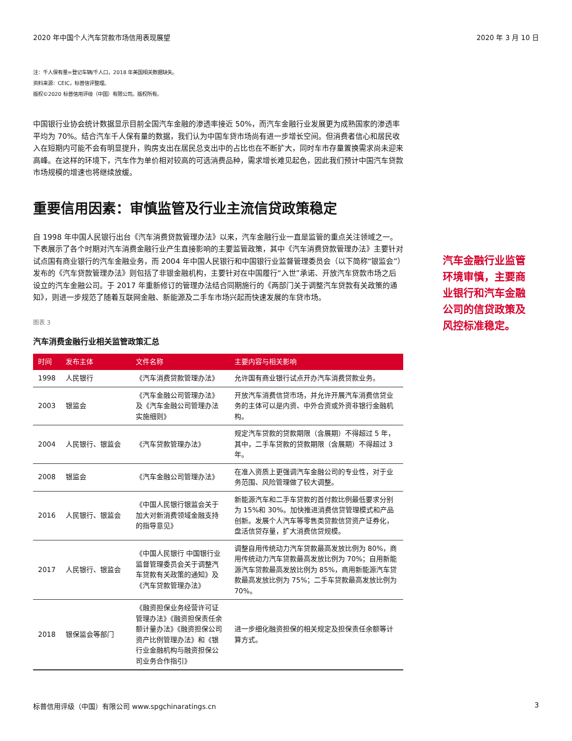2020 年中国个人汽车贷款市场信用表现展望 2020 年 3 月 10 日
注：千人保有量=登记车辆/千人口，2018 年美国相关数据缺失。
资料来源：CEIC，标普信评整理。
版权©2020 标普信用评级（中国）有限公司。版权所有。
中国银行业协会统计数据显示目前全国汽车金融的渗透率接近 50%，而汽车金融行业发展更为成熟国家的渗透率平均为 70%。结合汽车千人保有量的数据，我们认为中国车贷市场尚有进一步增长空间。但消费者信心和居民收入在短期内可能不会有明显提升，购房支出在居民总支出中的占比也在不断扩大，同时车市存量置换需求尚未迎来高峰。在这样的环境下，汽车作为单价相对较高的可选消费品种，需求增长难见起色，因此我们预计中国汽车贷款市场规模的增速也将继续放缓。
重要信用因素：审慎监管及行业主流信贷政策稳定
自 1998 年中国人民银行出台《汽车消费贷款管理办法》以来，汽车金融行业一直是监管的重点关注领域之一。下表展示了各个时期对汽车消费金融行业产生直接影响的主要监管政策，其中《汽车消费贷款管理办法》主要针对试点国有商业银行的汽车金融业务，而 2004 年中国人民银行和中国银行业监督管理委员会（以下简称“银监会”）发布的《汽车贷款管理办法》则包括了非银金融机构，主要针对在中国履行“入世”承诺、开放汽车贷款市场之后设立的汽车金融公司。于 2017 年重新修订的管理办法结合同期施行的《两部门关于调整汽车贷款有关政策的通知》，则进一步规范了随着互联网金融、新能源及二手车市场兴起而快速发展的车贷市场。
图表 3
汽车消费金融行业相关监管政策汇总
| 时间 | 发布主体 | 文件名称 | 主要内容与相关影响 |
| --- | --- | --- | --- |
| 1998 | 人民银行 | 《汽车消费贷款管理办法》 | 允许国有商业银行试点开办汽车消费贷款业务。 |
| 2003 | 银监会 | 《汽车金融公司管理办法》及《汽车金融公司管理办法实施细则》 | 开放汽车消费信贷市场，并允许开展汽车消费信贷业务的主体可以是内资、中外合资或外资非银行金融机构。 |
| 2004 | 人民银行、银监会 | 《汽车贷款管理办法》 | 规定汽车贷款的贷款期限（含展期）不得超过 5 年，其中，二手车贷款的贷款期限（含展期）不得超过 3 年。 |
| 2008 | 银监会 | 《汽车金融公司管理办法》 | 在准入资质上更强调汽车金融公司的专业性，对于业务范围、风险管理做了较大调整。 |
| 2016 | 人民银行、银监会 | 《中国人民银行银监会关于加大对新消费领域金融支持的指导意见》 | 新能源汽车和二手车贷款的首付款比例最低要求分别为 15%和 30%。加快推进消费信贷管理模式和产品创新。发展个人汽车等零售类贷款信贷资产证券化，盘活信贷存量，扩大消费信贷规模。 |
| 2017 | 人民银行、银监会 | 《中国人民银行 中国银行业监督管理委员会关于调整汽车贷款有关政策的通知》及《汽车贷款管理办法》 | 调整自用传统动力汽车贷款最高发放比例为 80%，商用传统动力汽车贷款最高发放比例为 70%；自用新能源汽车贷款最高发放比例为 85%，商用新能源汽车贷款最高发放比例为 75%；二手车贷款最高发放比例为 70%。 |
| 2018 | 银保监会等部门 | 《融资担保业务经营许可证管理办法》《融资担保责任余额计量办法》《融资担保公司资产比例管理办法》和《银行业金融机构与融资担保公司业务合作指引》 | 进一步细化融资担保的相关规定及担保责任余额等计算方式。 |
汽车金融行业监管环境审慎，主要商业银行和汽车金融公司的信贷政策及风控标准稳定。
标普信用评级（中国）有限公司 www.spgchinaratings.cn 3